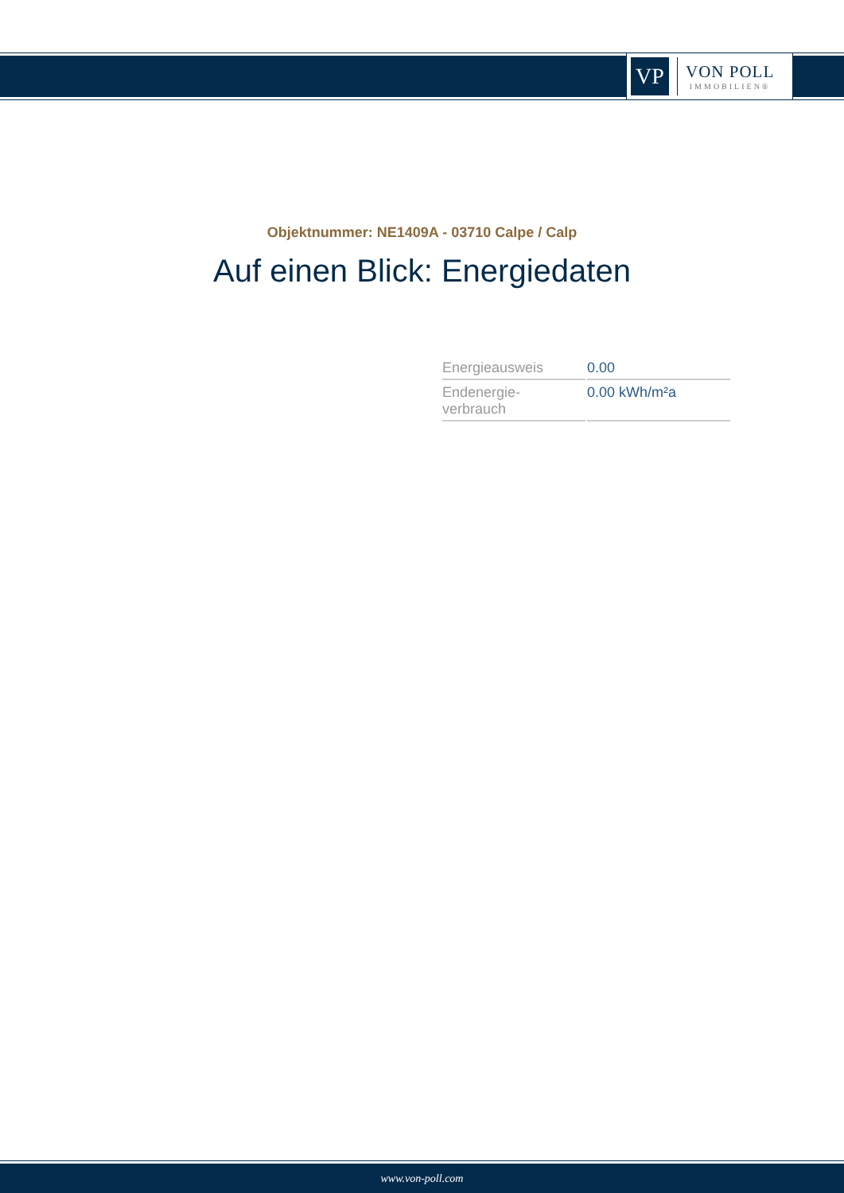VP
VON POLL
IMMOBILIEN®
Objektnummer: NE1409A - 03710 Calpe / Calp
Auf einen Blick: Energiedaten
| Energieausweis | 0.00 |
| Endenergie- verbrauch | 0.00 kWh/m²a |
www.von-poll.com